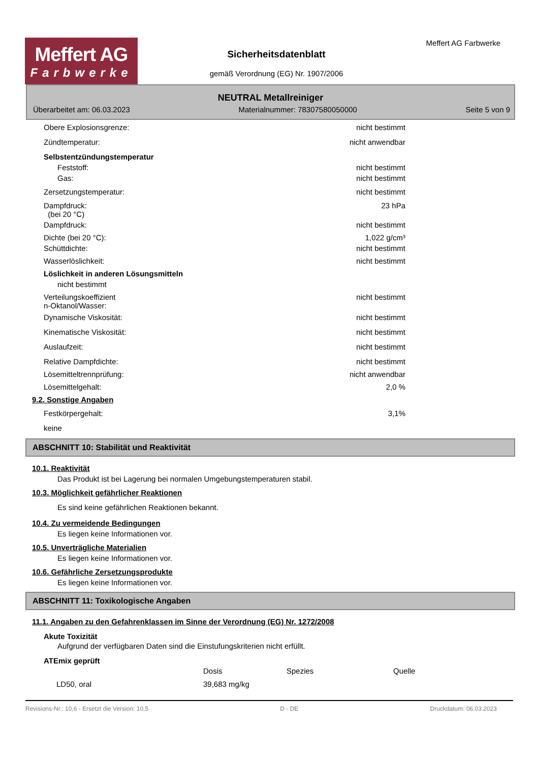Meffert AG
Farbwerke
Sicherheitsdatenblatt
gemäß Verordnung (EG) Nr. 1907/2006
Meffert AG Farbwerke
NEUTRAL Metallreiniger
Überarbeitet am: 06.03.2023 Materialnummer: 78307580050000 Seite 5 von 9
| Obere Explosionsgrenze: | nicht bestimmt |
| Zündtemperatur: | nicht anwendbar |
| Selbstentzündungstemperatur | |
| Feststoff: | nicht bestimmt |
| Gas: | nicht bestimmt |
| Zersetzungstemperatur: | nicht bestimmt |
| Dampfdruck: (bei 20 °C) | 23 hPa |
| Dampfdruck: | nicht bestimmt |
| Dichte (bei 20 °C): | 1,022 g/cm³ |
| Schüttdichte: | nicht bestimmt |
| Wasserlöslichkeit: | nicht bestimmt |
| Löslichkeit in anderen Lösungsmitteln | |
| nicht bestimmt | |
| Verteilungskoeffizient n-Oktanol/Wasser: | nicht bestimmt |
| Dynamische Viskosität: | nicht bestimmt |
| Kinematische Viskosität: | nicht bestimmt |
| Auslaufzeit: | nicht bestimmt |
| Relative Dampfdichte: | nicht bestimmt |
| Lösemitteltrennprüfung: | nicht anwendbar |
| Lösemittelgehalt: | 2,0 % |
9.2. Sonstige Angaben
| Festkörpergehalt: | 3,1% |
| keine | |
ABSCHNITT 10: Stabilität und Reaktivität
10.1. Reaktivität
Das Produkt ist bei Lagerung bei normalen Umgebungstemperaturen stabil.
10.3. Möglichkeit gefährlicher Reaktionen
Es sind keine gefährlichen Reaktionen bekannt.
10.4. Zu vermeidende Bedingungen
Es liegen keine Informationen vor.
10.5. Unverträgliche Materialien
Es liegen keine Informationen vor.
10.6. Gefährliche Zersetzungsprodukte
Es liegen keine Informationen vor.
ABSCHNITT 11: Toxikologische Angaben
11.1. Angaben zu den Gefahrenklassen im Sinne der Verordnung (EG) Nr. 1272/2008
Akute Toxizität
Aufgrund der verfügbaren Daten sind die Einstufungskriterien nicht erfüllt.
ATEmix geprüft
| | Dosis | Spezies | Quelle |
| --- | --- | --- | --- |
| LD50, oral | 39,683 mg/kg | | |
Revisions-Nr.: 10,6 - Ersetzt die Version: 10,5 D - DE Druckdatum: 06.03.2023